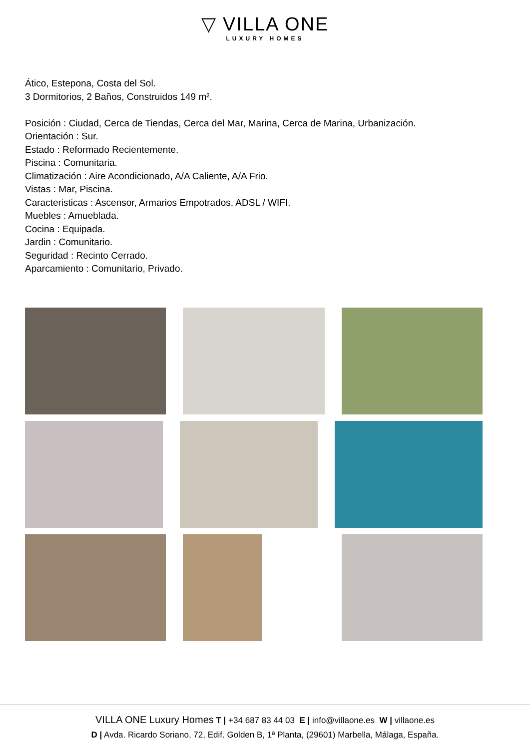▽ VILLA ONE
LUXURY HOMES
Ático, Estepona, Costa del Sol.
3 Dormitorios, 2 Baños, Construidos 149 m².
Posición : Ciudad, Cerca de Tiendas, Cerca del Mar, Marina, Cerca de Marina, Urbanización.
Orientación : Sur.
Estado : Reformado Recientemente.
Piscina : Comunitaria.
Climatización : Aire Acondicionado, A/A Caliente, A/A Frio.
Vistas : Mar, Piscina.
Caracteristicas : Ascensor, Armarios Empotrados, ADSL / WIFI.
Muebles : Amueblada.
Cocina : Equipada.
Jardin : Comunitario.
Seguridad : Recinto Cerrado.
Aparcamiento : Comunitario, Privado.
VILLA ONE Luxury Homes T | +34 687 83 44 03 E | info@villaone.es W | villaone.es
D | Avda. Ricardo Soriano, 72, Edif. Golden B, 1ª Planta, (29601) Marbella, Málaga, España.